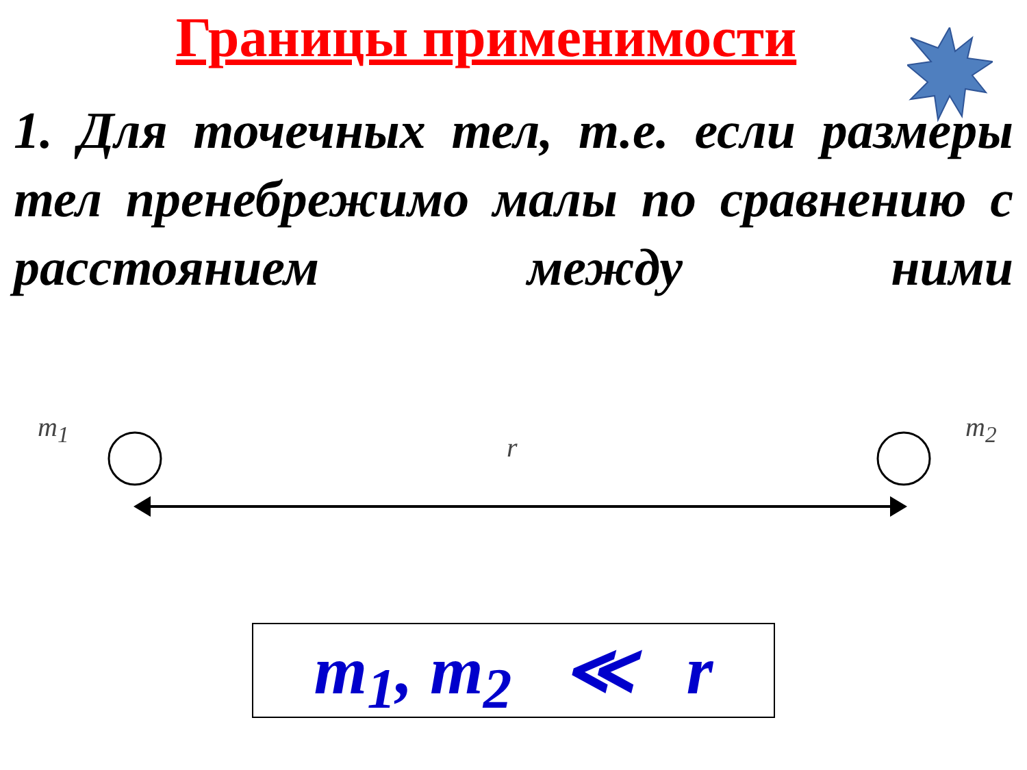Границы применимости
1. Для точечных тел, т.е. если размеры тел пренебрежимо малы по сравнению с расстоянием между ними
m<sub>1</sub>
r
m<sub>2</sub>
m<sub>1</sub>, m<sub>2</sub> ≪ r